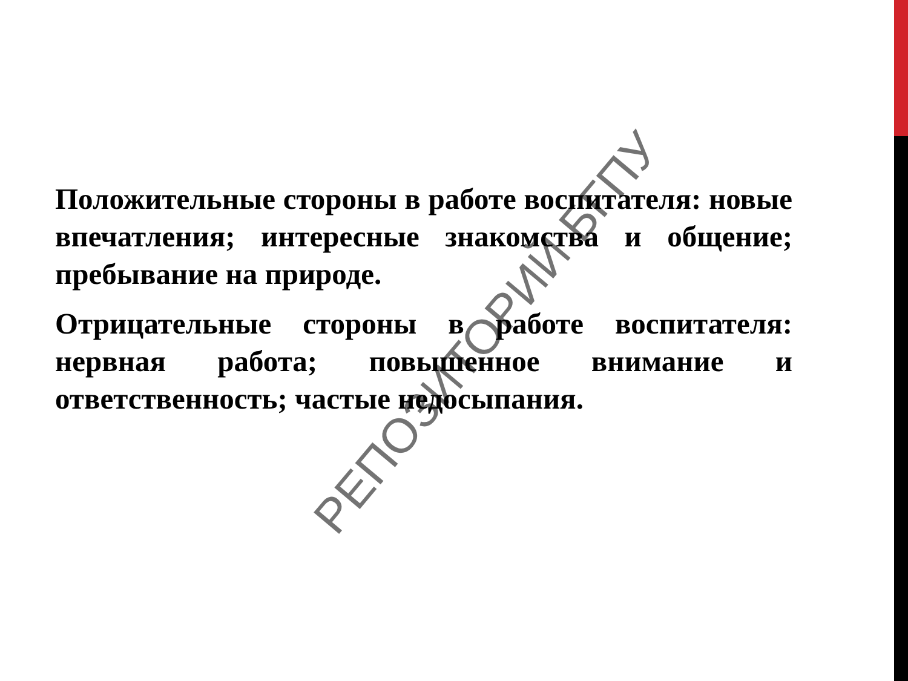Положительные стороны в работе воспитателя: новые впечатления; интересные знакомства и общение; пребывание на природе.
Отрицательные стороны в работе воспитателя: нервная работа; повышенное внимание и ответственность; частые недосыпания.
РЕПОЗИТОРИЙ БГПУ